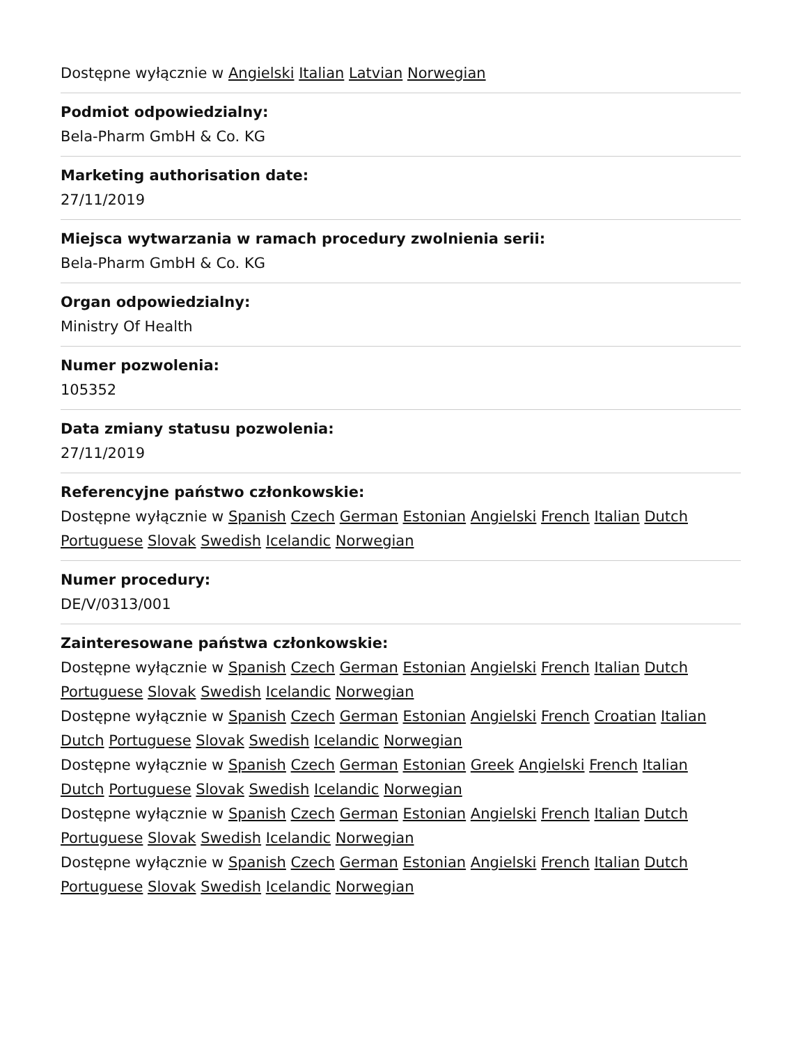Dostępne wyłącznie w Angielski Italian Latvian Norwegian
Podmiot odpowiedzialny:
Bela-Pharm GmbH & Co. KG
Marketing authorisation date:
27/11/2019
Miejsca wytwarzania w ramach procedury zwolnienia serii:
Bela-Pharm GmbH & Co. KG
Organ odpowiedzialny:
Ministry Of Health
Numer pozwolenia:
105352
Data zmiany statusu pozwolenia:
27/11/2019
Referencyjne państwo członkowskie:
Dostępne wyłącznie w Spanish Czech German Estonian Angielski French Italian Dutch Portuguese Slovak Swedish Icelandic Norwegian
Numer procedury:
DE/V/0313/001
Zainteresowane państwa członkowskie:
Dostępne wyłącznie w Spanish Czech German Estonian Angielski French Italian Dutch Portuguese Slovak Swedish Icelandic Norwegian
Dostępne wyłącznie w Spanish Czech German Estonian Angielski French Croatian Italian Dutch Portuguese Slovak Swedish Icelandic Norwegian
Dostępne wyłącznie w Spanish Czech German Estonian Greek Angielski French Italian Dutch Portuguese Slovak Swedish Icelandic Norwegian
Dostępne wyłącznie w Spanish Czech German Estonian Angielski French Italian Dutch Portuguese Slovak Swedish Icelandic Norwegian
Dostępne wyłącznie w Spanish Czech German Estonian Angielski French Italian Dutch Portuguese Slovak Swedish Icelandic Norwegian